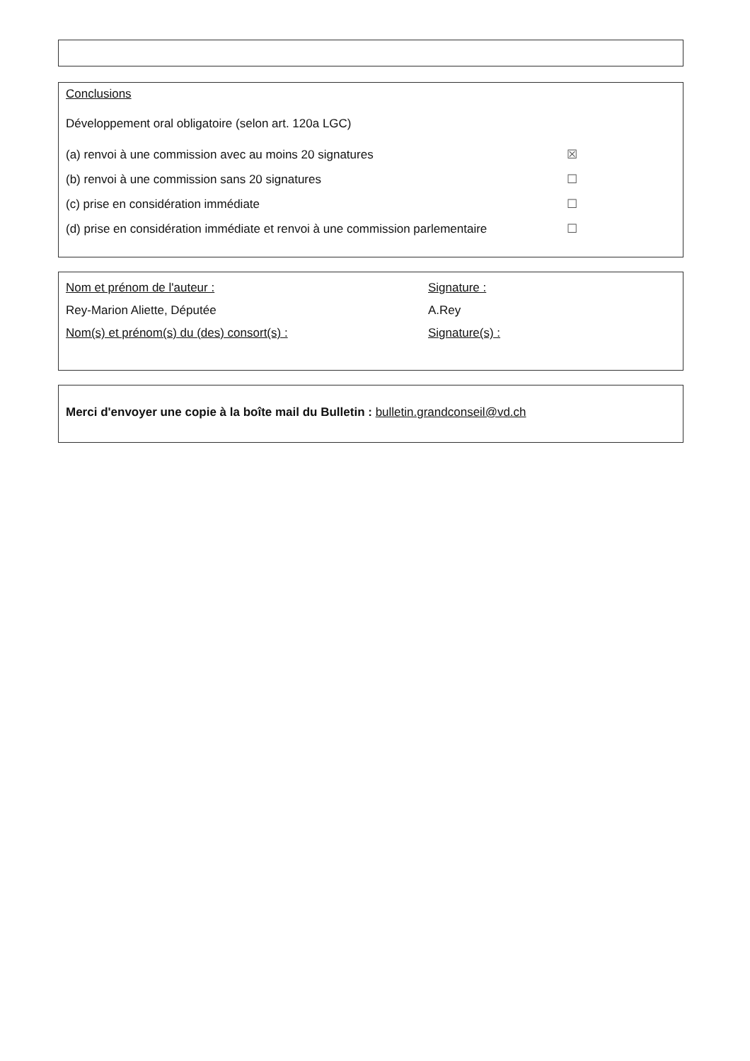Conclusions
Développement oral obligatoire (selon art. 120a LGC)
(a) renvoi à une commission avec au moins 20 signatures ☒
(b) renvoi à une commission sans 20 signatures ☐
(c) prise en considération immédiate ☐
(d) prise en considération immédiate et renvoi à une commission parlementaire ☐
Nom et prénom de l'auteur :
Rey-Marion Aliette, Députée
Nom(s) et prénom(s) du (des) consort(s) :
Signature :
A.Rey
Signature(s) :
Merci d'envoyer une copie à la boîte mail du Bulletin : bulletin.grandconseil@vd.ch